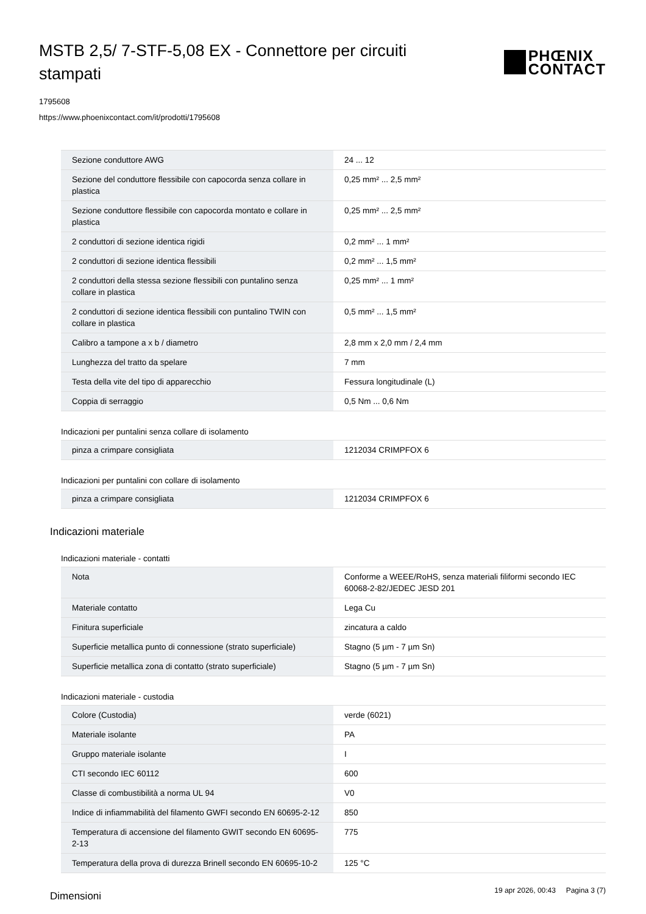MSTB 2,5/ 7-STF-5,08 EX - Connettore per circuiti stampati
PHŒNIX
CONTACT
1795608
https://www.phoenixcontact.com/it/prodotti/1795608
| Sezione conduttore AWG | 24 ... 12 |
| Sezione del conduttore flessibile con capocorda senza collare in plastica | 0,25 mm² ... 2,5 mm² |
| Sezione conduttore flessibile con capocorda montato e collare in plastica | 0,25 mm² ... 2,5 mm² |
| 2 conduttori di sezione identica rigidi | 0,2 mm² ... 1 mm² |
| 2 conduttori di sezione identica flessibili | 0,2 mm² ... 1,5 mm² |
| 2 conduttori della stessa sezione flessibili con puntalino senza collare in plastica | 0,25 mm² ... 1 mm² |
| 2 conduttori di sezione identica flessibili con puntalino TWIN con collare in plastica | 0,5 mm² ... 1,5 mm² |
| Calibro a tampone a x b / diametro | 2,8 mm x 2,0 mm / 2,4 mm |
| Lunghezza del tratto da spelare | 7 mm |
| Testa della vite del tipo di apparecchio | Fessura longitudinale (L) |
| Coppia di serraggio | 0,5 Nm ... 0,6 Nm |
Indicazioni per puntalini senza collare di isolamento
| pinza a crimpare consigliata | 1212034 CRIMPFOX 6 |
Indicazioni per puntalini con collare di isolamento
| pinza a crimpare consigliata | 1212034 CRIMPFOX 6 |
Indicazioni materiale
Indicazioni materiale - contatti
| Nota | Conforme a WEEE/RoHS, senza materiali filiformi secondo IEC 60068-2-82/JEDEC JESD 201 |
| Materiale contatto | Lega Cu |
| Finitura superficiale | zincatura a caldo |
| Superficie metallica punto di connessione (strato superficiale) | Stagno (5 µm - 7 µm Sn) |
| Superficie metallica zona di contatto (strato superficiale) | Stagno (5 µm - 7 µm Sn) |
Indicazioni materiale - custodia
| Colore (Custodia) | verde (6021) |
| Materiale isolante | PA |
| Gruppo materiale isolante | I |
| CTI secondo IEC 60112 | 600 |
| Classe di combustibilità a norma UL 94 | V0 |
| Indice di infiammabilità del filamento GWFI secondo EN 60695-2-12 | 850 |
| Temperatura di accensione del filamento GWIT secondo EN 60695-2-13 | 775 |
| Temperatura della prova di durezza Brinell secondo EN 60695-10-2 | 125 °C |
Dimensioni
19 apr 2026, 00:43 Pagina 3 (7)